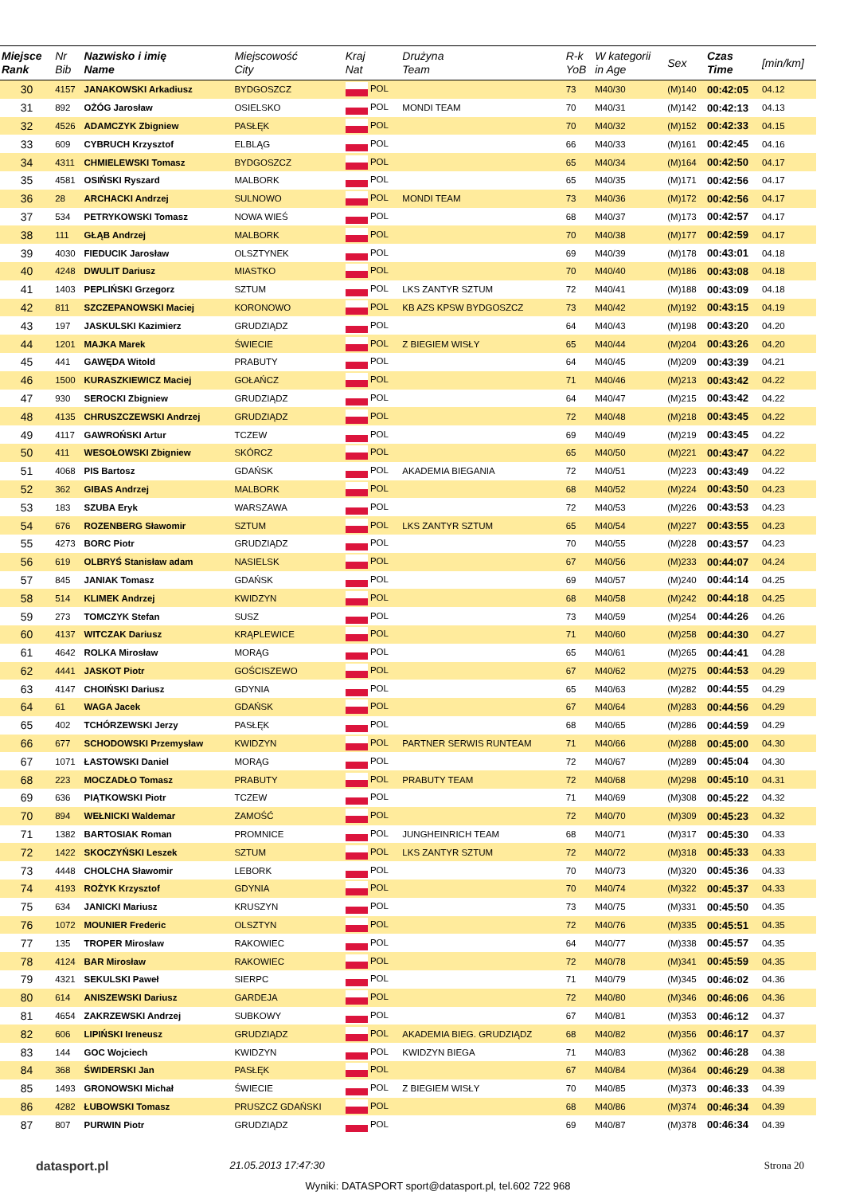| Miejsce Rank | Nr Bib | Nazwisko i imię Name | Miejscowość City | Kraj Nat | Drużyna Team | R-k YoB | W kategorii in Age | Sex | Czas Time | [min/km] |
| --- | --- | --- | --- | --- | --- | --- | --- | --- | --- | --- |
| 30 | 4157 | JANAKOWSKI Arkadiusz | BYDGOSZCZ | POL | | 73 | M40/30 | (M)140 | 00:42:05 | 04.12 |
| 31 | 892 | OŻÓG Jarosław | OSIELSKO | POL | MONDI TEAM | 70 | M40/31 | (M)142 | 00:42:13 | 04.13 |
| 32 | 4526 | ADAMCZYK Zbigniew | PASŁĘK | POL | | 70 | M40/32 | (M)152 | 00:42:33 | 04.15 |
| 33 | 609 | CYBRUCH Krzysztof | ELBLĄG | POL | | 66 | M40/33 | (M)161 | 00:42:45 | 04.16 |
| 34 | 4311 | CHMIELEWSKI Tomasz | BYDGOSZCZ | POL | | 65 | M40/34 | (M)164 | 00:42:50 | 04.17 |
| 35 | 4581 | OSIŃSKI Ryszard | MALBORK | POL | | 65 | M40/35 | (M)171 | 00:42:56 | 04.17 |
| 36 | 28 | ARCHACKI Andrzej | SULNOWO | POL | MONDI TEAM | 73 | M40/36 | (M)172 | 00:42:56 | 04.17 |
| 37 | 534 | PETRYKOWSKI Tomasz | NOWA WIEŚ | POL | | 68 | M40/37 | (M)173 | 00:42:57 | 04.17 |
| 38 | 111 | GŁĄB Andrzej | MALBORK | POL | | 70 | M40/38 | (M)177 | 00:42:59 | 04.17 |
| 39 | 4030 | FIEDUCIK Jarosław | OLSZTYNEK | POL | | 69 | M40/39 | (M)178 | 00:43:01 | 04.18 |
| 40 | 4248 | DWULIT Dariusz | MIASTKO | POL | | 70 | M40/40 | (M)186 | 00:43:08 | 04.18 |
| 41 | 1403 | PEPLIŃSKI Grzegorz | SZTUM | POL | LKS ZANTYR SZTUM | 72 | M40/41 | (M)188 | 00:43:09 | 04.18 |
| 42 | 811 | SZCZEPANOWSKI Maciej | KORONOWO | POL | KB AZS KPSW BYDGOSZCZ | 73 | M40/42 | (M)192 | 00:43:15 | 04.19 |
| 43 | 197 | JASKULSKI Kazimierz | GRUDZIĄDZ | POL | | 64 | M40/43 | (M)198 | 00:43:20 | 04.20 |
| 44 | 1201 | MAJKA Marek | ŚWIECIE | POL | Z BIEGIEM WISŁY | 65 | M40/44 | (M)204 | 00:43:26 | 04.20 |
| 45 | 441 | GAWĘDA Witold | PRABUTY | POL | | 64 | M40/45 | (M)209 | 00:43:39 | 04.21 |
| 46 | 1500 | KURASZKIEWICZ Maciej | GOŁAŃCZ | POL | | 71 | M40/46 | (M)213 | 00:43:42 | 04.22 |
| 47 | 930 | SEROCKI Zbigniew | GRUDZIĄDZ | POL | | 64 | M40/47 | (M)215 | 00:43:42 | 04.22 |
| 48 | 4135 | CHRUSZCZEWSKI Andrzej | GRUDZIĄDZ | POL | | 72 | M40/48 | (M)218 | 00:43:45 | 04.22 |
| 49 | 4117 | GAWROŃSKI Artur | TCZEW | POL | | 69 | M40/49 | (M)219 | 00:43:45 | 04.22 |
| 50 | 411 | WESOŁOWSKI Zbigniew | SKÓRCZ | POL | | 65 | M40/50 | (M)221 | 00:43:47 | 04.22 |
| 51 | 4068 | PIS Bartosz | GDAŃSK | POL | AKADEMIA BIEGANIA | 72 | M40/51 | (M)223 | 00:43:49 | 04.22 |
| 52 | 362 | GIBAS Andrzej | MALBORK | POL | | 68 | M40/52 | (M)224 | 00:43:50 | 04.23 |
| 53 | 183 | SZUBA Eryk | WARSZAWA | POL | | 72 | M40/53 | (M)226 | 00:43:53 | 04.23 |
| 54 | 676 | ROZENBERG Sławomir | SZTUM | POL | LKS ZANTYR SZTUM | 65 | M40/54 | (M)227 | 00:43:55 | 04.23 |
| 55 | 4273 | BORC Piotr | GRUDZIĄDZ | POL | | 70 | M40/55 | (M)228 | 00:43:57 | 04.23 |
| 56 | 619 | OLBRYŚ Stanisław adam | NASIELSK | POL | | 67 | M40/56 | (M)233 | 00:44:07 | 04.24 |
| 57 | 845 | JANIAK Tomasz | GDAŃSK | POL | | 69 | M40/57 | (M)240 | 00:44:14 | 04.25 |
| 58 | 514 | KLIMEK Andrzej | KWIDZYN | POL | | 68 | M40/58 | (M)242 | 00:44:18 | 04.25 |
| 59 | 273 | TOMCZYK Stefan | SUSZ | POL | | 73 | M40/59 | (M)254 | 00:44:26 | 04.26 |
| 60 | 4137 | WITCZAK Dariusz | KRĄPLEWICE | POL | | 71 | M40/60 | (M)258 | 00:44:30 | 04.27 |
| 61 | 4642 | ROLKA Mirosław | MORĄG | POL | | 65 | M40/61 | (M)265 | 00:44:41 | 04.28 |
| 62 | 4441 | JASKOT Piotr | GOŚCISZEWO | POL | | 67 | M40/62 | (M)275 | 00:44:53 | 04.29 |
| 63 | 4147 | CHOIŃSKI Dariusz | GDYNIA | POL | | 65 | M40/63 | (M)282 | 00:44:55 | 04.29 |
| 64 | 61 | WAGA Jacek | GDAŃSK | POL | | 67 | M40/64 | (M)283 | 00:44:56 | 04.29 |
| 65 | 402 | TCHÓRZEWSKI Jerzy | PASŁĘK | POL | | 68 | M40/65 | (M)286 | 00:44:59 | 04.29 |
| 66 | 677 | SCHODOWSKI Przemysław | KWIDZYN | POL | PARTNER SERWIS RUNTEAM | 71 | M40/66 | (M)288 | 00:45:00 | 04.30 |
| 67 | 1071 | ŁASTOWSKI Daniel | MORĄG | POL | | 72 | M40/67 | (M)289 | 00:45:04 | 04.30 |
| 68 | 223 | MOCZADŁO Tomasz | PRABUTY | POL | PRABUTY TEAM | 72 | M40/68 | (M)298 | 00:45:10 | 04.31 |
| 69 | 636 | PIĄTKOWSKI Piotr | TCZEW | POL | | 71 | M40/69 | (M)308 | 00:45:22 | 04.32 |
| 70 | 894 | WEŁNICKI Waldemar | ZAMOŚĆ | POL | | 72 | M40/70 | (M)309 | 00:45:23 | 04.32 |
| 71 | 1382 | BARTOSIAK Roman | PROMNICE | POL | JUNGHEINRICH TEAM | 68 | M40/71 | (M)317 | 00:45:30 | 04.33 |
| 72 | 1422 | SKOCZYŃSKI Leszek | SZTUM | POL | LKS ZANTYR SZTUM | 72 | M40/72 | (M)318 | 00:45:33 | 04.33 |
| 73 | 4448 | CHOLCHA Sławomir | LEBORK | POL | | 70 | M40/73 | (M)320 | 00:45:36 | 04.33 |
| 74 | 4193 | ROŻYK Krzysztof | GDYNIA | POL | | 70 | M40/74 | (M)322 | 00:45:37 | 04.33 |
| 75 | 634 | JANICKI Mariusz | KRUSZYN | POL | | 73 | M40/75 | (M)331 | 00:45:50 | 04.35 |
| 76 | 1072 | MOUNIER Frederic | OLSZTYN | POL | | 72 | M40/76 | (M)335 | 00:45:51 | 04.35 |
| 77 | 135 | TROPER Mirosław | RAKOWIEC | POL | | 64 | M40/77 | (M)338 | 00:45:57 | 04.35 |
| 78 | 4124 | BAR Mirosław | RAKOWIEC | POL | | 72 | M40/78 | (M)341 | 00:45:59 | 04.35 |
| 79 | 4321 | SEKULSKI Paweł | SIERPC | POL | | 71 | M40/79 | (M)345 | 00:46:02 | 04.36 |
| 80 | 614 | ANISZEWSKI Dariusz | GARDEJA | POL | | 72 | M40/80 | (M)346 | 00:46:06 | 04.36 |
| 81 | 4654 | ZAKRZEWSKI Andrzej | SUBKOWY | POL | | 67 | M40/81 | (M)353 | 00:46:12 | 04.37 |
| 82 | 606 | LIPIŃSKI Ireneusz | GRUDZIĄDZ | POL | AKADEMIA BIEG. GRUDZIĄDZ | 68 | M40/82 | (M)356 | 00:46:17 | 04.37 |
| 83 | 144 | GOC Wojciech | KWIDZYN | POL | KWIDZYN BIEGA | 71 | M40/83 | (M)362 | 00:46:28 | 04.38 |
| 84 | 368 | ŚWIDERSKI Jan | PASŁĘK | POL | | 67 | M40/84 | (M)364 | 00:46:29 | 04.38 |
| 85 | 1493 | GRONOWSKI Michał | ŚWIECIE | POL | Z BIEGIEM WISŁY | 70 | M40/85 | (M)373 | 00:46:33 | 04.39 |
| 86 | 4282 | ŁUBOWSKI Tomasz | PRUSZCZ GDAŃSKI | POL | | 68 | M40/86 | (M)374 | 00:46:34 | 04.39 |
| 87 | 807 | PURWIN Piotr | GRUDZIĄDZ | POL | | 69 | M40/87 | (M)378 | 00:46:34 | 04.39 |
datasport.pl 21.05.2013 17:47:30 Strona 20
Wyniki: DATASPORT sport@datasport.pl, tel.602 722 968